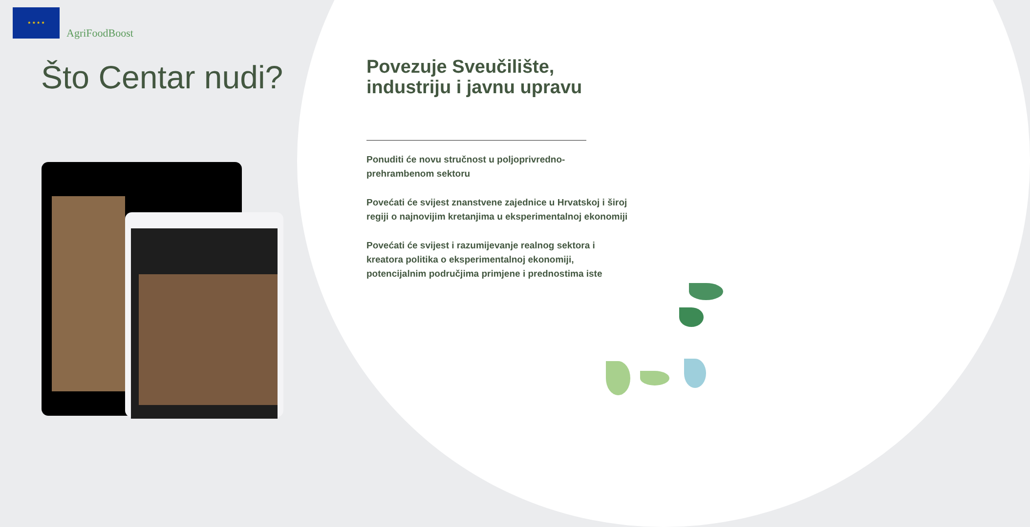★ ★ ★ ★
AgriFoodBoost
Što Centar nudi?
Povezuje Sveučilište, industriju i javnu upravu
Ponuditi će novu stručnost u poljoprivredno-prehrambenom sektoru
Povećati će svijest znanstvene zajednice u Hrvatskoj i široj regiji o najnovijim kretanjima u eksperimentalnoj ekonomiji
Povećati će svijest i razumijevanje realnog sektora i kreatora politika o eksperimentalnoj ekonomiji, potencijalnim područjima primjene i prednostima iste